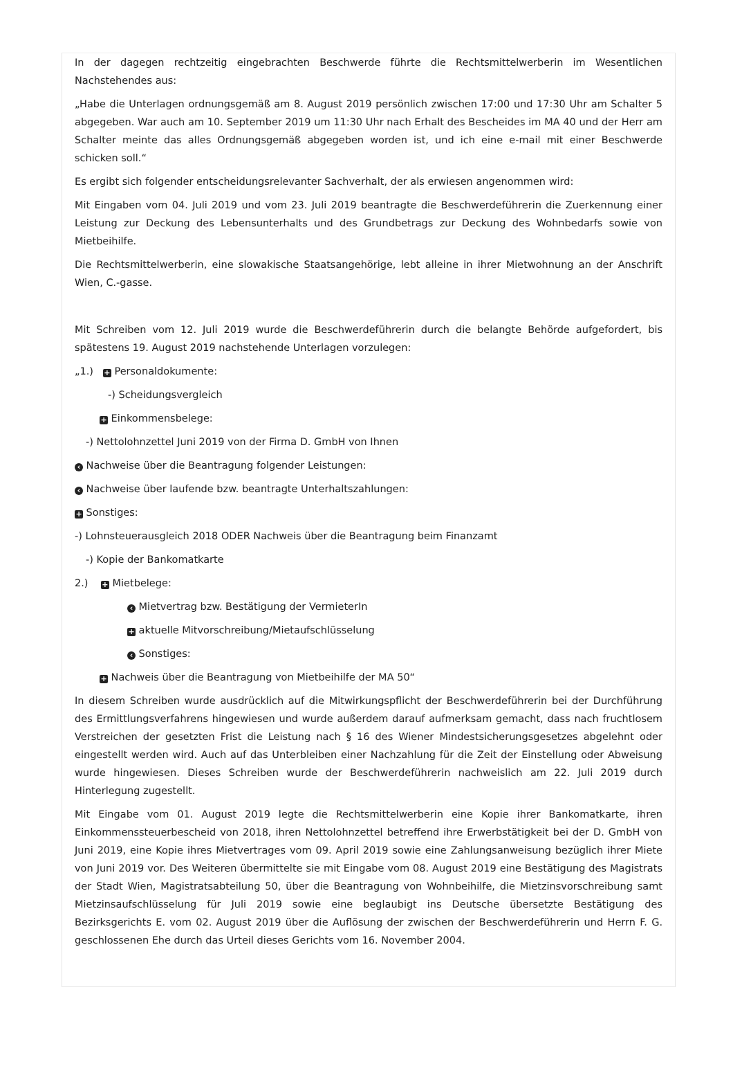In der dagegen rechtzeitig eingebrachten Beschwerde führte die Rechtsmittelwerberin im Wesentlichen Nachstehendes aus:
„Habe die Unterlagen ordnungsgemäß am 8. August 2019 persönlich zwischen 17:00 und 17:30 Uhr am Schalter 5 abgegeben. War auch am 10. September 2019 um 11:30 Uhr nach Erhalt des Bescheides im MA 40 und der Herr am Schalter meinte das alles Ordnungsgemäß abgegeben worden ist, und ich eine e-mail mit einer Beschwerde schicken soll.“
Es ergibt sich folgender entscheidungsrelevanter Sachverhalt, der als erwiesen angenommen wird:
Mit Eingaben vom 04. Juli 2019 und vom 23. Juli 2019 beantragte die Beschwerdeführerin die Zuerkennung einer Leistung zur Deckung des Lebensunterhalts und des Grundbetrags zur Deckung des Wohnbedarfs sowie von Mietbeihilfe.
Die Rechtsmittelwerberin, eine slowakische Staatsangehörige, lebt alleine in ihrer Mietwohnung an der Anschrift Wien, C.-gasse.
Mit Schreiben vom 12. Juli 2019 wurde die Beschwerdeführerin durch die belangte Behörde aufgefordert, bis spätestens 19. August 2019 nachstehende Unterlagen vorzulegen:
„1.) + Personaldokumente:
-) Scheidungsvergleich
+ Einkommensbelege:
-) Nettolohnzettel Juni 2019 von der Firma D. GmbH von Ihnen
‹ Nachweise über die Beantragung folgender Leistungen:
‹ Nachweise über laufende bzw. beantragte Unterhaltszahlungen:
+ Sonstiges:
-) Lohnsteuerausgleich 2018 ODER Nachweis über die Beantragung beim Finanzamt
-) Kopie der Bankomatkarte
2.) + Mietbelege:
‹ Mietvertrag bzw. Bestätigung der VermieterIn
+ aktuelle Mitvorschreibung/Mietaufschlüsselung
‹ Sonstiges:
+ Nachweis über die Beantragung von Mietbeihilfe der MA 50“
In diesem Schreiben wurde ausdrücklich auf die Mitwirkungspflicht der Beschwerdeführerin bei der Durchführung des Ermittlungsverfahrens hingewiesen und wurde außerdem darauf aufmerksam gemacht, dass nach fruchtlosem Verstreichen der gesetzten Frist die Leistung nach § 16 des Wiener Mindestsicherungsgesetzes abgelehnt oder eingestellt werden wird. Auch auf das Unterbleiben einer Nachzahlung für die Zeit der Einstellung oder Abweisung wurde hingewiesen. Dieses Schreiben wurde der Beschwerdeführerin nachweislich am 22. Juli 2019 durch Hinterlegung zugestellt.
Mit Eingabe vom 01. August 2019 legte die Rechtsmittelwerberin eine Kopie ihrer Bankomatkarte, ihren Einkommenssteuerbescheid von 2018, ihren Nettolohnzettel betreffend ihre Erwerbstätigkeit bei der D. GmbH von Juni 2019, eine Kopie ihres Mietvertrages vom 09. April 2019 sowie eine Zahlungsanweisung bezüglich ihrer Miete von Juni 2019 vor. Des Weiteren übermittelte sie mit Eingabe vom 08. August 2019 eine Bestätigung des Magistrats der Stadt Wien, Magistratsabteilung 50, über die Beantragung von Wohnbeihilfe, die Mietzinsvorschreibung samt Mietzinsaufschlüsselung für Juli 2019 sowie eine beglaubigt ins Deutsche übersetzte Bestätigung des Bezirksgerichts E. vom 02. August 2019 über die Auflösung der zwischen der Beschwerdeführerin und Herrn F. G. geschlossenen Ehe durch das Urteil dieses Gerichts vom 16. November 2004.